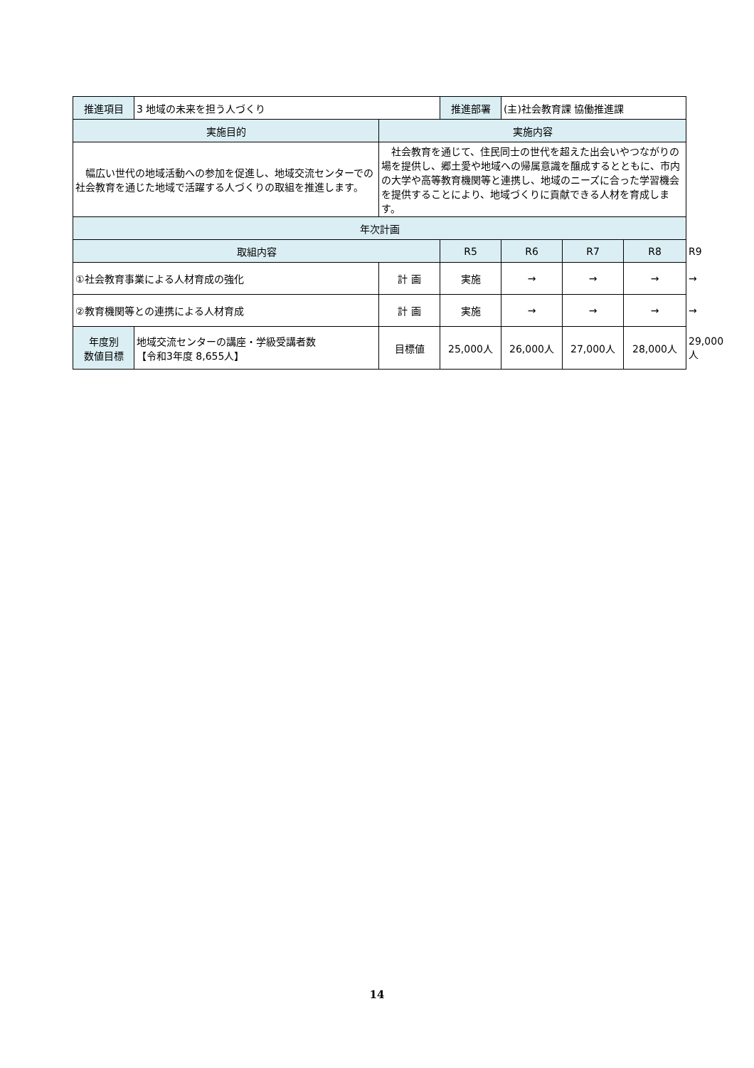| 推進項目 | 3 地域の未来を担う人づくり | | 推進部署 | (主)社会教育課 協働推進課 | | | |
| 実施目的 | | 実施内容 | | | | | |
| 幅広い世代の地域活動への参加を促進し、地域交流センターでの社会教育を通じた地域で活躍する人づくりの取組を推進します。 | | 社会教育を通じて、住民同士の世代を超えた出会いやつながりの場を提供し、郷土愛や地域への帰属意識を醸成するとともに、市内の大学や高等教育機関等と連携し、地域のニーズに合った学習機会を提供することにより、地域づくりに貢献できる人材を育成します。 | | | | | |
| 年次計画 | | | | | | | |
| 取組内容 | | | R5 | R6 | R7 | R8 | R9 |
| ①社会教育事業による人材育成の強化 | | 計 画 | 実施 | → | → | → | → |
| ②教育機関等との連携による人材育成 | | 計 画 | 実施 | → | → | → | → |
| 年度別 数値目標 | 地域交流センターの講座・学級受講者数 【令和3年度 8,655人】 | 目標値 | 25,000人 | 26,000人 | 27,000人 | 28,000人 | 29,000人 |
14